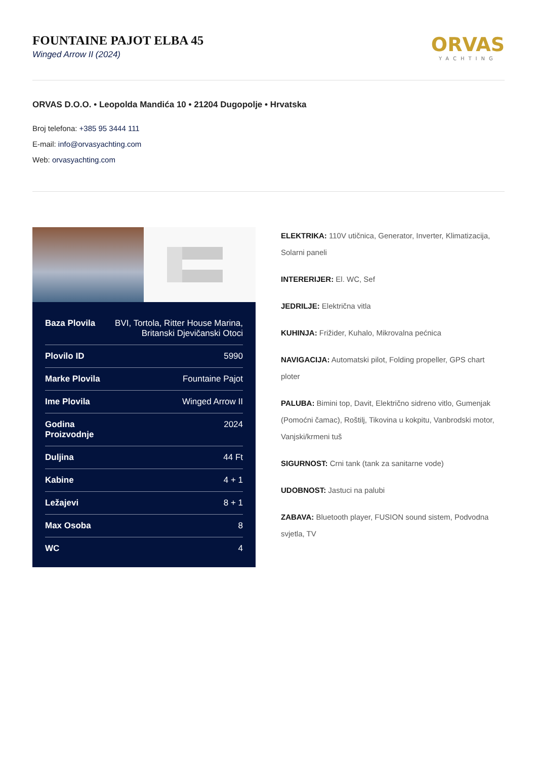FOUNTAINE PAJOT ELBA 45
Winged Arrow II (2024)
ORVAS
YACHTING
ORVAS D.O.O. • Leopolda Mandića 10 • 21204 Dugopolje • Hrvatska
Broj telefona: +385 95 3444 111
E-mail: info@orvasyachting.com
Web: orvasyachting.com
| Baza Plovila | BVI, Tortola, Ritter House Marina, Britanski Djevičanski Otoci |
| Plovilo ID | 5990 |
| Marke Plovila | Fountaine Pajot |
| Ime Plovila | Winged Arrow II |
| Godina Proizvodnje | 2024 |
| Duljina | 44 Ft |
| Kabine | 4 + 1 |
| Ležajevi | 8 + 1 |
| Max Osoba | 8 |
| WC | 4 |
ELEKTRIKA: 110V utičnica, Generator, Inverter, Klimatizacija, Solarni paneli
INTERERIJER: El. WC, Sef
JEDRILJE: Električna vitla
KUHINJA: Frižider, Kuhalo, Mikrovalna pećnica
NAVIGACIJA: Automatski pilot, Folding propeller, GPS chart ploter
PALUBA: Bimini top, Davit, Električno sidreno vitlo, Gumenjak (Pomoćni čamac), Roštilj, Tikovina u kokpitu, Vanbrodski motor, Vanjski/krmeni tuš
SIGURNOST: Crni tank (tank za sanitarne vode)
UDOBNOST: Jastuci na palubi
ZABAVA: Bluetooth player, FUSION sound sistem, Podvodna svjetla, TV